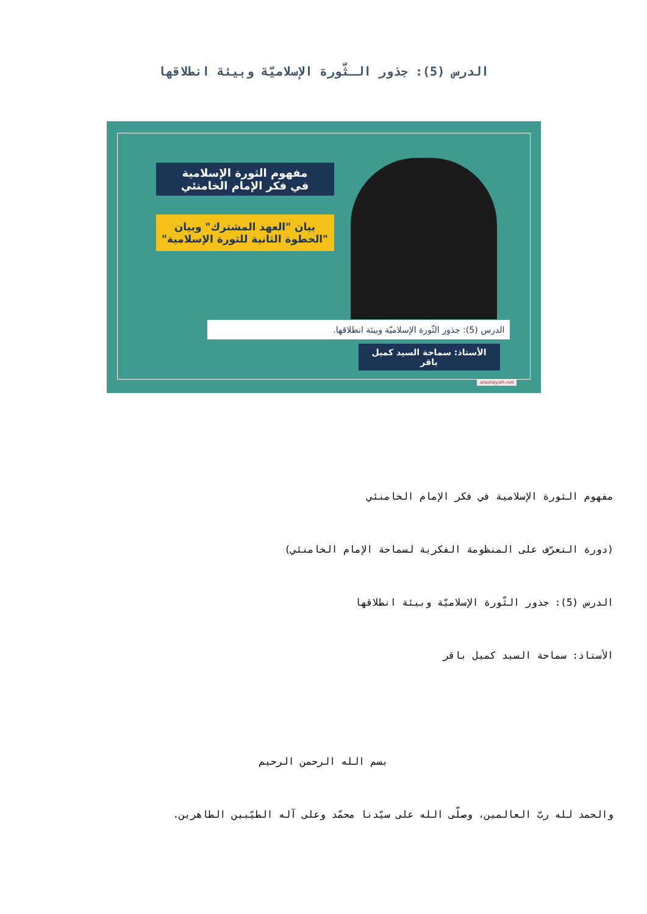الدرس (5): جذور الـثّورة الإسلاميّة وبيئة انطلاقها
مفهوم الثورة الإسلامية
في فكر الإمام الخامنئي
بيان "العهد المشترك" وبيان
"الخطوة الثانية للثورة الإسلامية"
الدرس (5): جذور الثّورة الإسلاميّة وبيئة انطلاقها.
الأستاذ: سماحة السيد كميل باقر
alwelayah.net
مفهوم الثورة الإسلامية في فكر الإمام الخامنئي
(دورة التعرّف على المنظومة الفكرية لسماحة الإمام الخامنئي)
الدرس (5): جذور الثّورة الإسلاميّة وبيئة انطلاقها
الأستاذ: سماحة السيد كميل باقر
بسم الله الرحمن الرحيم
والحمد لله ربّ العالمين، وصلّى الله على سيّدنا محمّد وعلى آله الطيّبين الطاهرين.